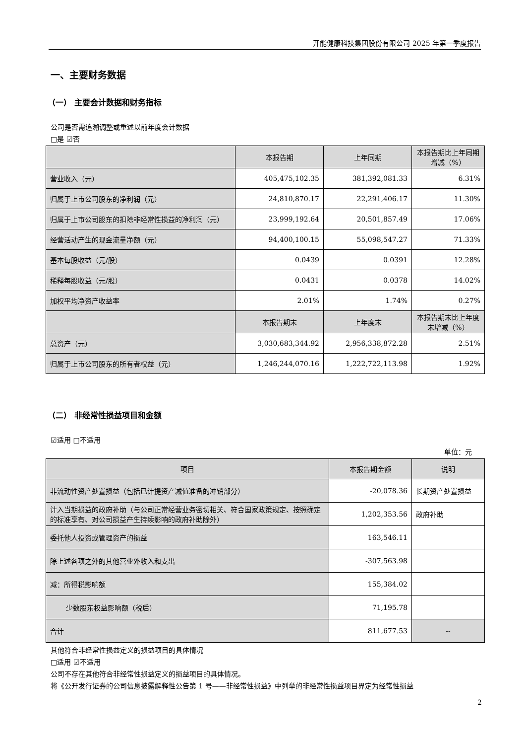开能健康科技集团股份有限公司 2025 年第一季度报告
一、主要财务数据
（一） 主要会计数据和财务指标
公司是否需追溯调整或重述以前年度会计数据
□是 ☑否
| | 本报告期 | 上年同期 | 本报告期比上年同期增减（%） |
| --- | --- | --- | --- |
| 营业收入（元） | 405,475,102.35 | 381,392,081.33 | 6.31% |
| 归属于上市公司股东的净利润（元） | 24,810,870.17 | 22,291,406.17 | 11.30% |
| 归属于上市公司股东的扣除非经常性损益的净利润（元） | 23,999,192.64 | 20,501,857.49 | 17.06% |
| 经营活动产生的现金流量净额（元） | 94,400,100.15 | 55,098,547.27 | 71.33% |
| 基本每股收益（元/股） | 0.0439 | 0.0391 | 12.28% |
| 稀释每股收益（元/股） | 0.0431 | 0.0378 | 14.02% |
| 加权平均净资产收益率 | 2.01% | 1.74% | 0.27% |
| | 本报告期末 | 上年度末 | 本报告期末比上年度末增减（%） |
| 总资产（元） | 3,030,683,344.92 | 2,956,338,872.28 | 2.51% |
| 归属于上市公司股东的所有者权益（元） | 1,246,244,070.16 | 1,222,722,113.98 | 1.92% |
（二） 非经常性损益项目和金额
☑适用 □不适用
单位：元
| 项目 | 本报告期金额 | 说明 |
| --- | --- | --- |
| 非流动性资产处置损益（包括已计提资产减值准备的冲销部分） | -20,078.36 | 长期资产处置损益 |
| 计入当期损益的政府补助（与公司正常经营业务密切相关、符合国家政策规定、按照确定的标准享有、对公司损益产生持续影响的政府补助除外） | 1,202,353.56 | 政府补助 |
| 委托他人投资或管理资产的损益 | 163,546.11 | |
| 除上述各项之外的其他营业外收入和支出 | -307,563.98 | |
| 减：所得税影响额 | 155,384.02 | |
| 少数股东权益影响额（税后） | 71,195.78 | |
| 合计 | 811,677.53 | -- |
其他符合非经常性损益定义的损益项目的具体情况
□适用 ☑不适用
公司不存在其他符合非经常性损益定义的损益项目的具体情况。
将《公开发行证券的公司信息披露解释性公告第 1 号——非经常性损益》中列举的非经常性损益项目界定为经常性损益
2